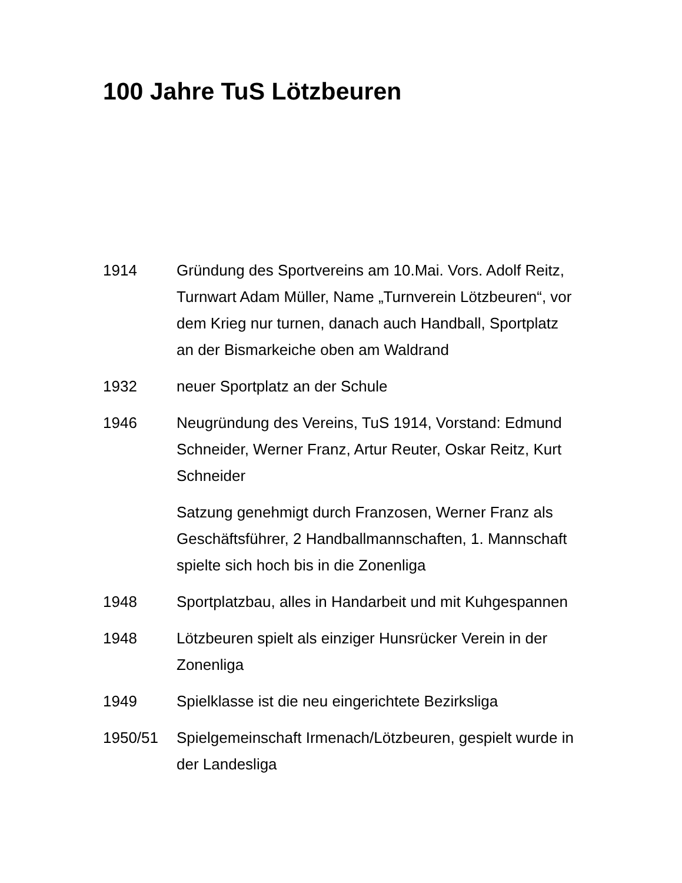100 Jahre TuS Lötzbeuren
1914 Gründung des Sportvereins am 10.Mai. Vors. Adolf Reitz, Turnwart Adam Müller, Name „Turnverein Lötzbeuren“, vor dem Krieg nur turnen, danach auch Handball, Sportplatz an der Bismarkeiche oben am Waldrand
1932 neuer Sportplatz an der Schule
1946 Neugründung des Vereins, TuS 1914, Vorstand: Edmund Schneider, Werner Franz, Artur Reuter, Oskar Reitz, Kurt Schneider
Satzung genehmigt durch Franzosen, Werner Franz als Geschäftsführer, 2 Handballmannschaften, 1. Mannschaft spielte sich hoch bis in die Zonenliga
1948 Sportplatzbau, alles in Handarbeit und mit Kuhgespannen
1948 Lötzbeuren spielt als einziger Hunsrücker Verein in der Zonenliga
1949 Spielklasse ist die neu eingerichtete Bezirksliga
1950/51 Spielgemeinschaft Irmenach/Lötzbeuren, gespielt wurde in der Landesliga